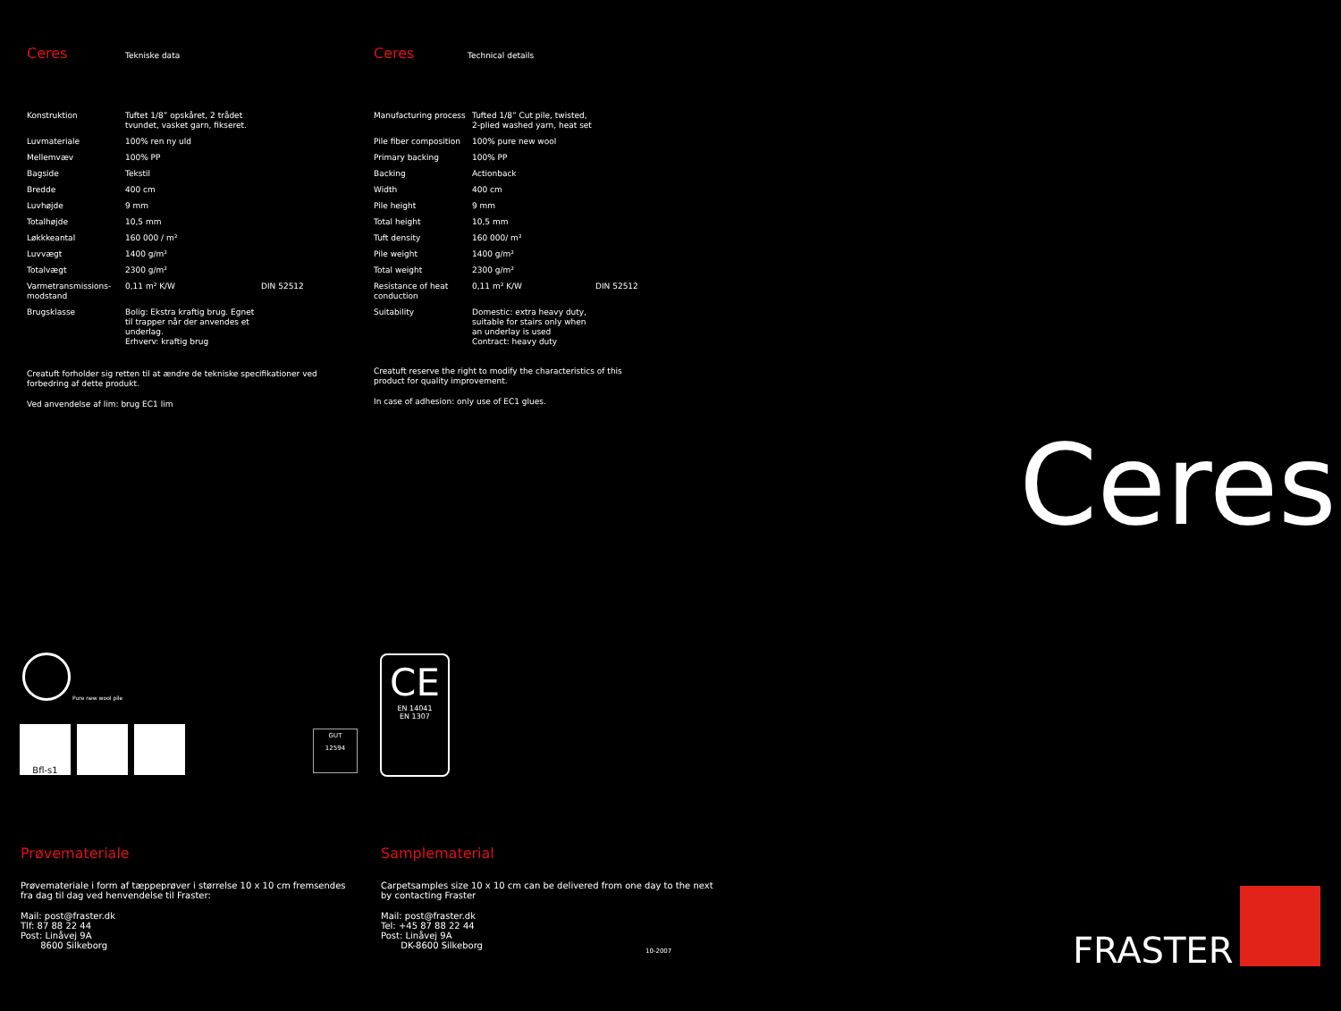Ceres
Tekniske data
| Konstruktion | Tuftet 1/8” opskåret, 2 trådet tvundet, vasket garn, fikseret. | |
| Luvmateriale | 100% ren ny uld | |
| Mellemvæv | 100% PP | |
| Bagside | Tekstil | |
| Bredde | 400 cm | |
| Luvhøjde | 9 mm | |
| Totalhøjde | 10,5 mm | |
| Løkkkeantal | 160 000 / m² | |
| Luvvægt | 1400 g/m² | |
| Totalvægt | 2300 g/m² | |
| Varmetransmissions-modstand | 0,11 m² K/W | DIN 52512 |
| Brugsklasse | Bolig: Ekstra kraftig brug. Egnet til trapper når der anvendes et underlag. Erhverv: kraftig brug | |
Creatuft forholder sig retten til at ændre de tekniske specifikationer ved forbedring af dette produkt.
Ved anvendelse af lim: brug EC1 lim
Ceres
Technical details
| Manufacturing process | Tufted 1/8” Cut pile, twisted, 2-plied washed yarn, heat set | |
| Pile fiber composition | 100% pure new wool | |
| Primary backing | 100% PP | |
| Backing | Actionback | |
| Width | 400 cm | |
| Pile height | 9 mm | |
| Total height | 10,5 mm | |
| Tuft density | 160 000/ m² | |
| Pile weight | 1400 g/m² | |
| Total weight | 2300 g/m² | |
| Resistance of heat conduction | 0,11 m² K/W | DIN 52512 |
| Suitability | Domestic: extra heavy duty, suitable for stairs only when an underlay is used Contract: heavy duty | |
Creatuft reserve the right to modify the characteristics of this product for quality improvement.
In case of adhesion: only use of EC1 glues.
Ceres
Pure new wool pile
Bfl-s1
GUT
12594
CE
EN 14041
EN 1307
Prøvemateriale
Prøvemateriale i form af tæppeprøver i størrelse 10 x 10 cm fremsendes fra dag til dag ved henvendelse til Fraster:
Mail: post@fraster.dk
Tlf: 87 88 22 44
Post: Linåvej 9A
8600 Silkeborg
Samplematerial
Carpetsamples size 10 x 10 cm can be delivered from one day to the next by contacting Fraster
Mail: post@fraster.dk
Tel: +45 87 88 22 44
Post: Linåvej 9A
DK-8600 Silkeborg
10-2007 FRASTER